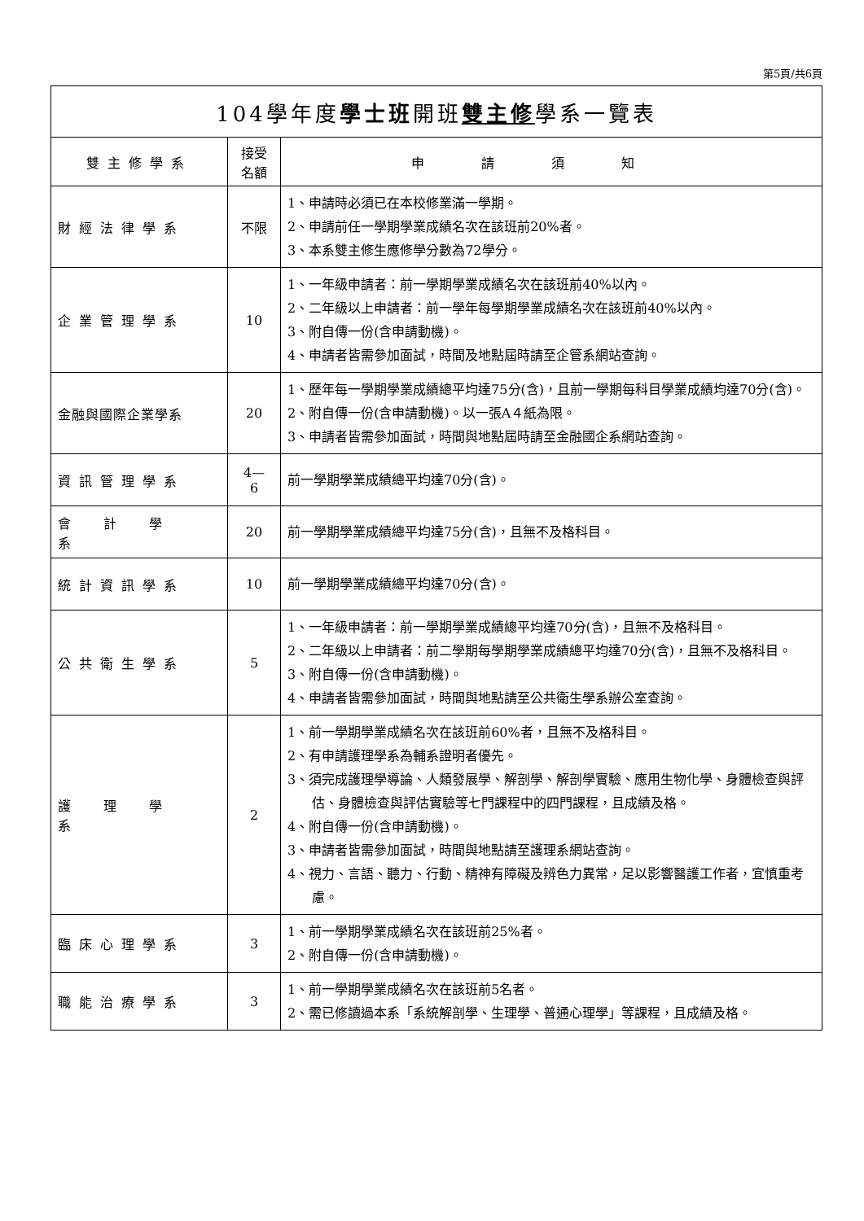第5頁/共6頁
| 104學年度 學士班 開班 雙主修 學系一覽表 | | |
| 雙主修學系 | 接受 名額 | 申請須知 |
| 財經法律學系 | 不限 | 1、申請時必須已在本校修業滿一學期。 2、申請前任一學期學業成績名次在該班前20%者。 3、本系雙主修生應修學分數為72學分。 |
| 企業管理學系 | 10 | 1、一年級申請者：前一學期學業成績名次在該班前40%以內。 2、二年級以上申請者：前一學年每學期學業成績名次在該班前40%以內。 3、附自傳一份(含申請動機)。 4、申請者皆需參加面試，時間及地點屆時請至企管系網站查詢。 |
| 金融與國際企業學系 | 20 | 1、歷年每一學期學業成績總平均達75分(含)，且前一學期每科目學業成績均達70分(含)。 2、附自傳一份(含申請動機)。以一張A４紙為限。 3、申請者皆需參加面試，時間與地點屆時請至金融國企系網站查詢。 |
| 資訊管理學系 | 4— 6 | 前一學期學業成績總平均達70分(含)。 |
| 會計學系 | 20 | 前一學期學業成績總平均達75分(含)，且無不及格科目。 |
| 統計資訊學系 | 10 | 前一學期學業成績總平均達70分(含)。 |
| 公共衛生學系 | 5 | 1、一年級申請者：前一學期學業成績總平均達70分(含)，且無不及格科目。 2、二年級以上申請者：前二學期每學期學業成績總平均達70分(含)，且無不及格科目。 3、附自傳一份(含申請動機)。 4、申請者皆需參加面試，時間與地點請至公共衛生學系辦公室查詢。 |
| 護理學系 | 2 | 1、前一學期學業成績名次在該班前60%者，且無不及格科目。 2、有申請護理學系為輔系證明者優先。 3、須完成護理學導論、人類發展學、解剖學、解剖學實驗、應用生物化學、身體檢查與評估、身體檢查與評估實驗等七門課程中的四門課程，且成績及格。 4、附自傳一份(含申請動機)。 3、申請者皆需參加面試，時間與地點請至護理系網站查詢。 4、視力、言語、聽力、行動、精神有障礙及辨色力異常，足以影響醫護工作者，宜慎重考慮。 |
| 臨床心理學系 | 3 | 1、前一學期學業成績名次在該班前25%者。 2、附自傳一份(含申請動機)。 |
| 職能治療學系 | 3 | 1、前一學期學業成績名次在該班前5名者。 2、需已修讀過本系「系統解剖學、生理學、普通心理學」等課程，且成績及格。 |